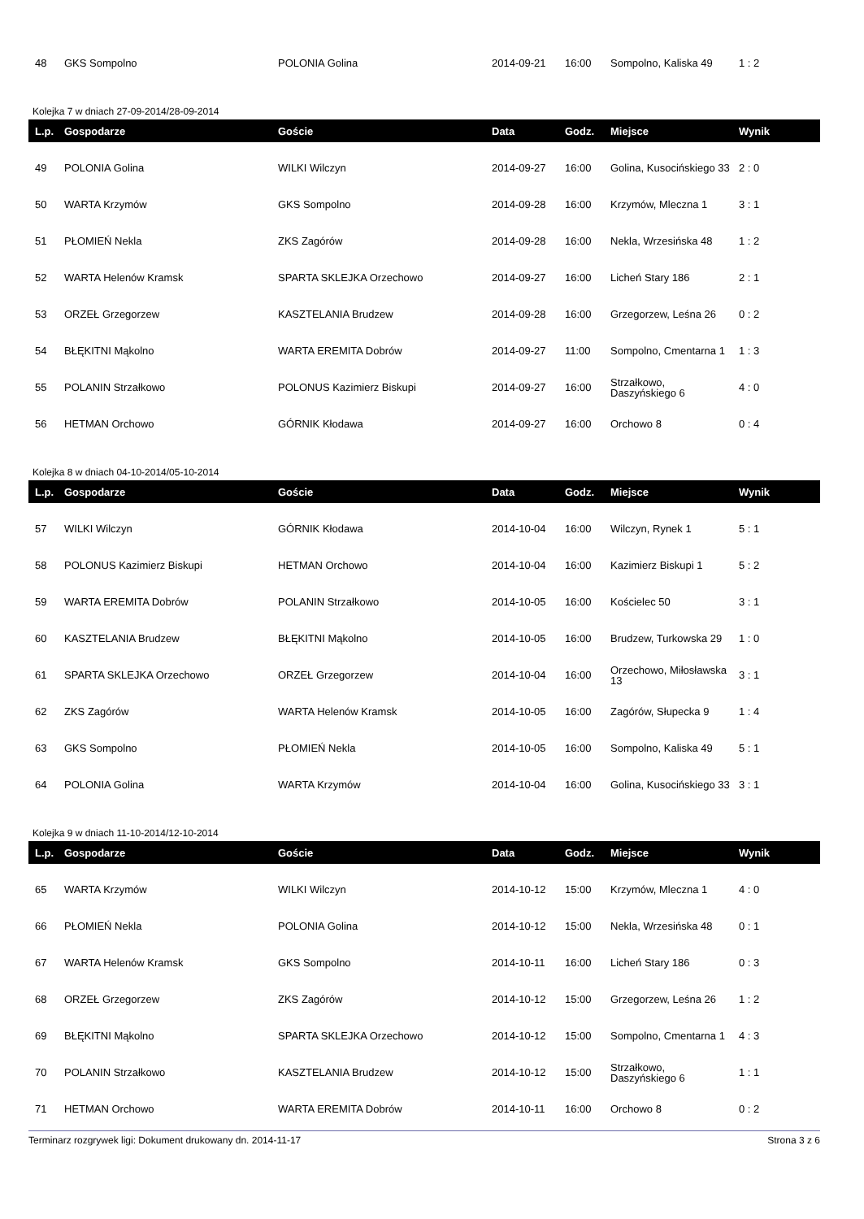| 48 | GKS Sompolno | POLONIA Golina | 2014-09-21 | 16:00 | Sompolno, Kaliska 49 | 1 : 2 |
Kolejka 7 w dniach 27-09-2014/28-09-2014
| L.p. | Gospodarze | Goście | Data | Godz. | Miejsce | Wynik |
| --- | --- | --- | --- | --- | --- | --- |
| 49 | POLONIA Golina | WILKI Wilczyn | 2014-09-27 | 16:00 | Golina, Kusocińskiego 33 | 2 : 0 |
| 50 | WARTA Krzymów | GKS Sompolno | 2014-09-28 | 16:00 | Krzymów, Mleczna 1 | 3 : 1 |
| 51 | PŁOMIEŃ Nekla | ZKS Zagórów | 2014-09-28 | 16:00 | Nekla, Wrzesińska 48 | 1 : 2 |
| 52 | WARTA Helenów Kramsk | SPARTA SKLEJKA Orzechowo | 2014-09-27 | 16:00 | Licheń Stary 186 | 2 : 1 |
| 53 | ORZEŁ Grzegorzew | KASZTELANIA Brudzew | 2014-09-28 | 16:00 | Grzegorzew, Leśna 26 | 0 : 2 |
| 54 | BŁĘKITNI Mąkolno | WARTA EREMITA Dobrów | 2014-09-27 | 11:00 | Sompolno, Cmentarna 1 | 1 : 3 |
| 55 | POLANIN Strzałkowo | POLONUS Kazimierz Biskupi | 2014-09-27 | 16:00 | Strzałkowo, Daszyńskiego 6 | 4 : 0 |
| 56 | HETMAN Orchowo | GÓRNIK Kłodawa | 2014-09-27 | 16:00 | Orchowo 8 | 0 : 4 |
Kolejka 8 w dniach 04-10-2014/05-10-2014
| L.p. | Gospodarze | Goście | Data | Godz. | Miejsce | Wynik |
| --- | --- | --- | --- | --- | --- | --- |
| 57 | WILKI Wilczyn | GÓRNIK Kłodawa | 2014-10-04 | 16:00 | Wilczyn, Rynek 1 | 5 : 1 |
| 58 | POLONUS Kazimierz Biskupi | HETMAN Orchowo | 2014-10-04 | 16:00 | Kazimierz Biskupi 1 | 5 : 2 |
| 59 | WARTA EREMITA Dobrów | POLANIN Strzałkowo | 2014-10-05 | 16:00 | Kościelec 50 | 3 : 1 |
| 60 | KASZTELANIA Brudzew | BŁĘKITNI Mąkolno | 2014-10-05 | 16:00 | Brudzew, Turkowska 29 | 1 : 0 |
| 61 | SPARTA SKLEJKA Orzechowo | ORZEŁ Grzegorzew | 2014-10-04 | 16:00 | Orzechowo, Miłosławska 13 | 3 : 1 |
| 62 | ZKS Zagórów | WARTA Helenów Kramsk | 2014-10-05 | 16:00 | Zagórów, Słupecka 9 | 1 : 4 |
| 63 | GKS Sompolno | PŁOMIEŃ Nekla | 2014-10-05 | 16:00 | Sompolno, Kaliska 49 | 5 : 1 |
| 64 | POLONIA Golina | WARTA Krzymów | 2014-10-04 | 16:00 | Golina, Kusocińskiego 33 | 3 : 1 |
Kolejka 9 w dniach 11-10-2014/12-10-2014
| L.p. | Gospodarze | Goście | Data | Godz. | Miejsce | Wynik |
| --- | --- | --- | --- | --- | --- | --- |
| 65 | WARTA Krzymów | WILKI Wilczyn | 2014-10-12 | 15:00 | Krzymów, Mleczna 1 | 4 : 0 |
| 66 | PŁOMIEŃ Nekla | POLONIA Golina | 2014-10-12 | 15:00 | Nekla, Wrzesińska 48 | 0 : 1 |
| 67 | WARTA Helenów Kramsk | GKS Sompolno | 2014-10-11 | 16:00 | Licheń Stary 186 | 0 : 3 |
| 68 | ORZEŁ Grzegorzew | ZKS Zagórów | 2014-10-12 | 15:00 | Grzegorzew, Leśna 26 | 1 : 2 |
| 69 | BŁĘKITNI Mąkolno | SPARTA SKLEJKA Orzechowo | 2014-10-12 | 15:00 | Sompolno, Cmentarna 1 | 4 : 3 |
| 70 | POLANIN Strzałkowo | KASZTELANIA Brudzew | 2014-10-12 | 15:00 | Strzałkowo, Daszyńskiego 6 | 1 : 1 |
| 71 | HETMAN Orchowo | WARTA EREMITA Dobrów | 2014-10-11 | 16:00 | Orchowo 8 | 0 : 2 |
Terminarz rozgrywek ligi: Dokument drukowany dn. 2014-11-17 Strona 3 z 6